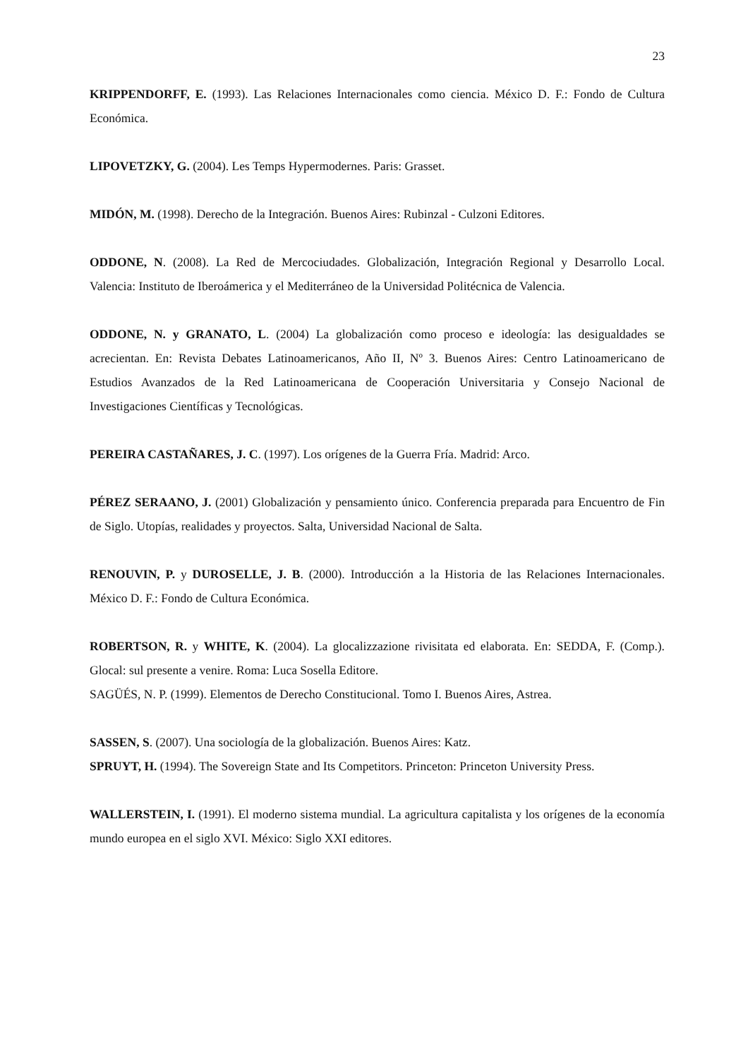23
KRIPPENDORFF, E. (1993). Las Relaciones Internacionales como ciencia. México D. F.: Fondo de Cultura Económica.
LIPOVETZKY, G. (2004). Les Temps Hypermodernes. Paris: Grasset.
MIDÓN, M. (1998). Derecho de la Integración. Buenos Aires: Rubinzal - Culzoni Editores.
ODDONE, N. (2008). La Red de Mercociudades. Globalización, Integración Regional y Desarrollo Local. Valencia: Instituto de Iberoámerica y el Mediterráneo de la Universidad Politécnica de Valencia.
ODDONE, N. y GRANATO, L. (2004) La globalización como proceso e ideología: las desigualdades se acrecientan. En: Revista Debates Latinoamericanos, Año II, Nº 3. Buenos Aires: Centro Latinoamericano de Estudios Avanzados de la Red Latinoamericana de Cooperación Universitaria y Consejo Nacional de Investigaciones Científicas y Tecnológicas.
PEREIRA CASTAÑARES, J. C. (1997). Los orígenes de la Guerra Fría. Madrid: Arco.
PÉREZ SERAANO, J. (2001) Globalización y pensamiento único. Conferencia preparada para Encuentro de Fin de Siglo. Utopías, realidades y proyectos. Salta, Universidad Nacional de Salta.
RENOUVIN, P. y DUROSELLE, J. B. (2000). Introducción a la Historia de las Relaciones Internacionales. México D. F.: Fondo de Cultura Económica.
ROBERTSON, R. y WHITE, K. (2004). La glocalizzazione rivisitata ed elaborata. En: SEDDA, F. (Comp.). Glocal: sul presente a venire. Roma: Luca Sosella Editore.
SAGÜÉS, N. P. (1999). Elementos de Derecho Constitucional. Tomo I. Buenos Aires, Astrea.
SASSEN, S. (2007). Una sociología de la globalización. Buenos Aires: Katz.
SPRUYT, H. (1994). The Sovereign State and Its Competitors. Princeton: Princeton University Press.
WALLERSTEIN, I. (1991). El moderno sistema mundial. La agricultura capitalista y los orígenes de la economía mundo europea en el siglo XVI. México: Siglo XXI editores.